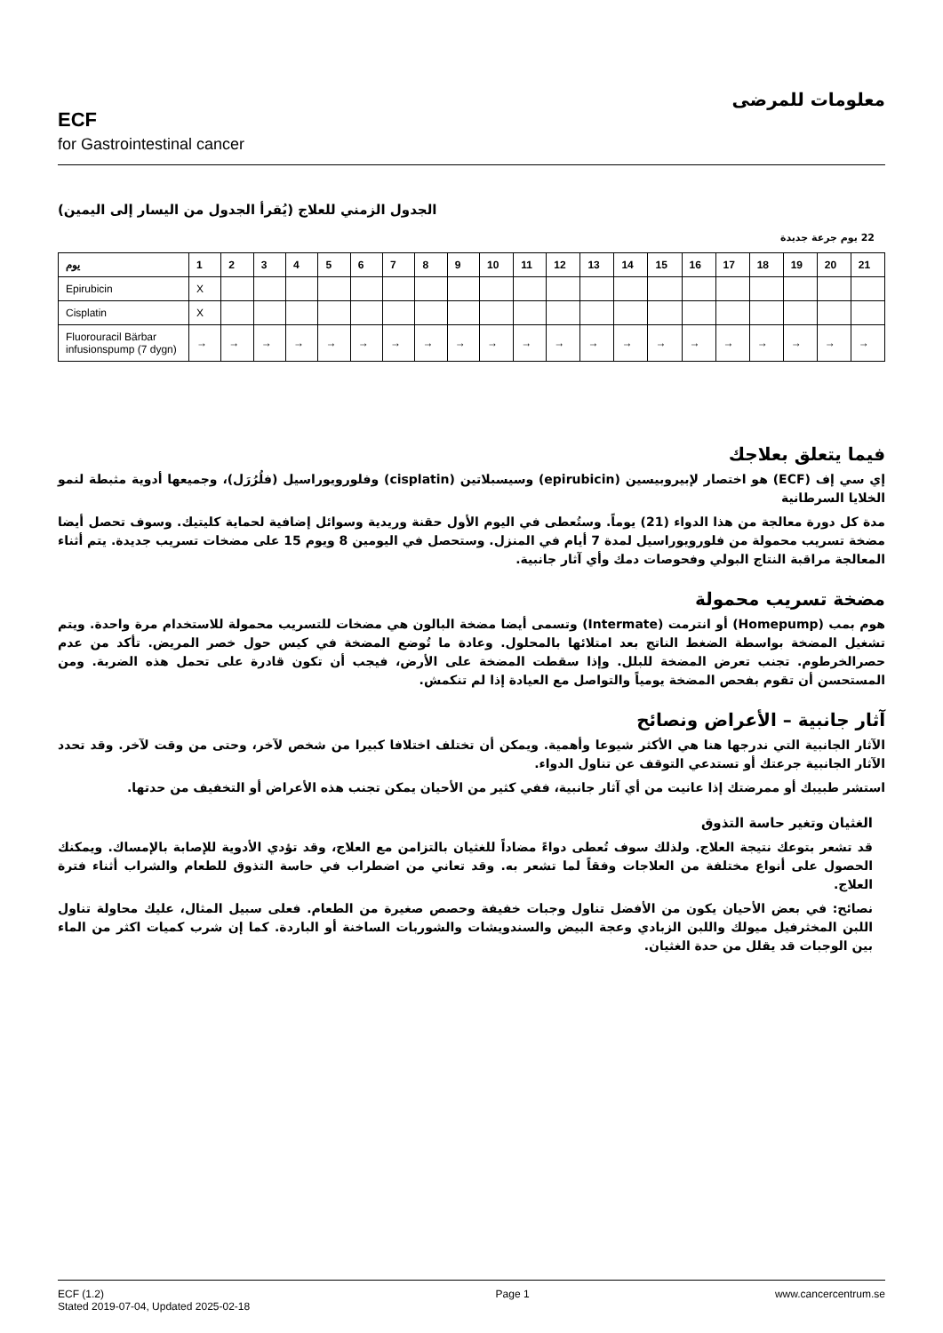ECF
for Gastrointestinal cancer
معلومات للمرضى
الجدول الزمني للعلاج (يُقرأ الجدول من اليسار إلى اليمين)
22 يوم جرعة جديدة
| يوم | 1 | 2 | 3 | 4 | 5 | 6 | 7 | 8 | 9 | 10 | 11 | 12 | 13 | 14 | 15 | 16 | 17 | 18 | 19 | 20 | 21 |
| --- | --- | --- | --- | --- | --- | --- | --- | --- | --- | --- | --- | --- | --- | --- | --- | --- | --- | --- | --- | --- | --- |
| Epirubicin | X | | | | | | | | | | | | | | | | | | | | |
| Cisplatin | X | | | | | | | | | | | | | | | | | | | | |
| Fluorouracil Bärbar infusionspump (7 dygn) | → | → | → | → | → | → | → | → | → | → | → | → | → | → | → | → | → | → | → | → | → |
فيما يتعلق بعلاجك
إي سي إف (ECF) هو اختصار لإبيروبيسين (epirubicin) وسيسبلاتين (cisplatin) وفلورويوراسيل (فلُرُرَل)، وجميعها أدوية مثبطة لنمو الخلايا السرطانية
مدة كل دورة معالجة من هذا الدواء (21) يوماً. وستُعطى في اليوم الأول حقنة وريدية وسوائل إضافية لحماية كليتيك. وسوف تحصل أيضا مضخة تسريب محمولة من فلورويوراسيل لمدة 7 أيام في المنزل. وستحصل في اليومين 8 ويوم 15 على مضخات تسريب جديدة. يتم أثناء المعالجة مراقبة النتاج البولي وفحوصات دمك وأي آثار جانبية.
مضخة تسريب محمولة
هوم بمب (Homepump) أو انترمت (Intermate) وتسمى أيضا مضخة البالون هي مضخات للتسريب محمولة للاستخدام مرة واحدة. ويتم تشغيل المضخة بواسطة الضغط الناتج بعد امتلائها بالمحلول. وعادة ما تُوضع المضخة في كيس حول خصر المريض. تأكد من عدم حصرالخرطوم. تجنب تعرض المضخة للبلل. وإذا سقطت المضخة على الأرض، فيجب أن تكون قادرة على تحمل هذه الضربة. ومن المستحسن أن تقوم بفحص المضخة يومياً والتواصل مع العيادة إذا لم تنكمش.
آثار جانبية – الأعراض ونصائح
الآثار الجانبية التي ندرجها هنا هي الأكثر شيوعا وأهمية. ويمكن أن تختلف اختلافا كبيرا من شخص لآخر، وحتى من وقت لآخر. وقد تحدد الآثار الجانبية جرعتك أو تستدعي التوقف عن تناول الدواء.
استشر طبيبك أو ممرضتك إذا عانيت من أي آثار جانبية، ففي كثير من الأحيان يمكن تجنب هذه الأعراض أو التخفيف من حدتها.
الغثيان وتغير حاسة التذوق
قد تشعر بتوعك نتيجة العلاج. ولذلك سوف تُعطى دواءً مضاداً للغثيان بالتزامن مع العلاج، وقد تؤدي الأدوية للإصابة بالإمساك. ويمكنك الحصول على أنواع مختلفة من العلاجات وفقاً لما تشعر به. وقد تعاني من اضطراب في حاسة التذوق للطعام والشراب أثناء فترة العلاج.
نصائح: في بعض الأحيان يكون من الأفضل تناول وجبات خفيفة وحصص صغيرة من الطعام. فعلى سبيل المثال، عليك محاولة تناول اللبن المخثرفيل ميولك واللبن الزبادي وعجة البيض والسندويشات والشوربات الساخنة أو الباردة. كما إن شرب كميات اكثر من الماء بين الوجبات قد يقلل من حدة الغثيان.
ECF (1.2)
Stated 2019-07-04, Updated 2025-02-18
Page 1 www.cancercentrum.se